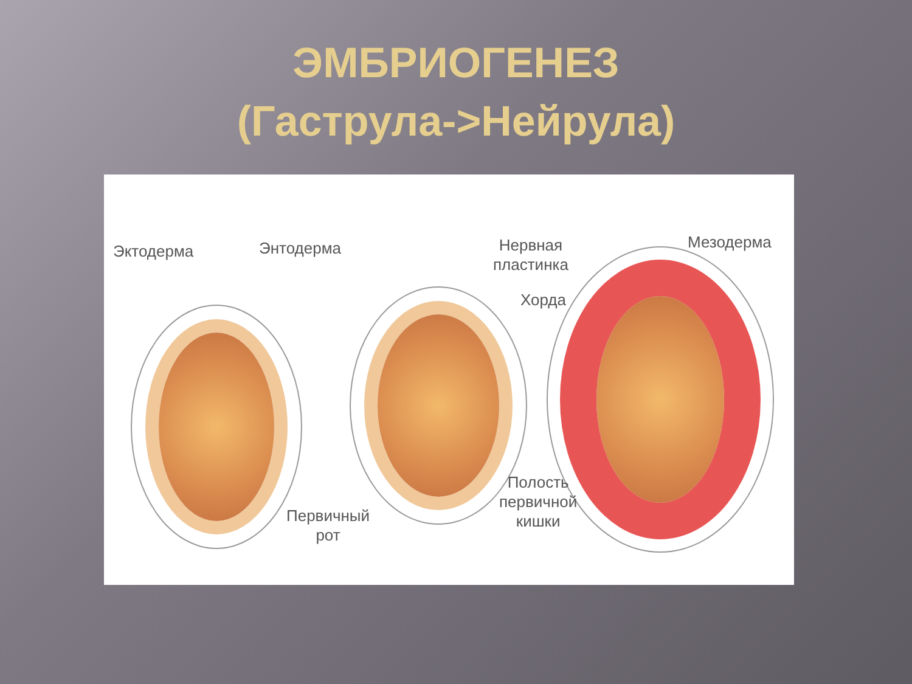ЭМБРИОГЕНЕЗ
(Гаструла->Нейрула)
Эктодерма Энтодерма
Нервная
пластинка
Хорда
Мезодерма
Первичный
рот
Полость
первичной
кишки